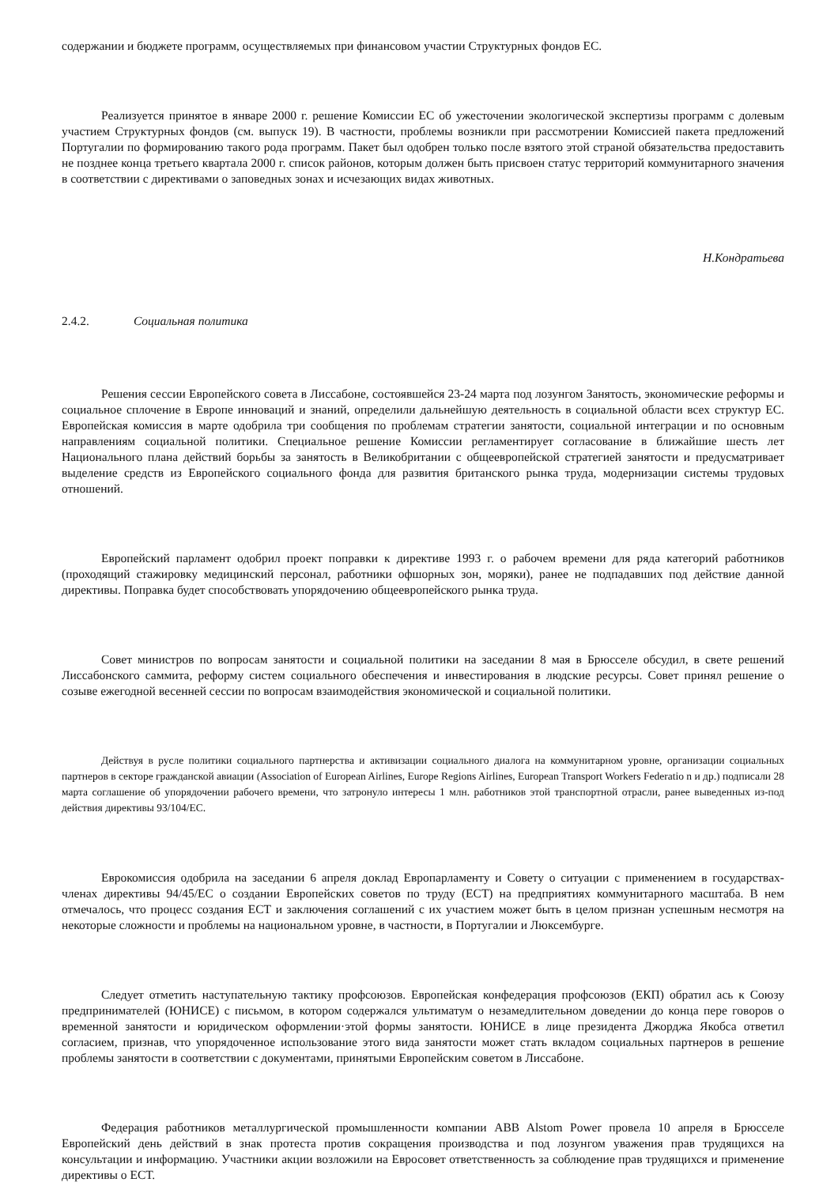содержании и бюджете программ, осуществляемых при финансовом участии Структурных фондов ЕС.
Реализуется принятое в январе 2000 г. решение Комиссии ЕС об ужесточении экологической экспертизы программ с долевым участием Структурных фондов (см. выпуск 19). В частности, проблемы возникли при рассмотрении Комиссией пакета предложений Португалии по формированию такого рода программ. Пакет был одобрен только после взятого этой страной обязательства предоставить не позднее конца третьего квартала 2000 г. список районов, которым должен быть присвоен статус территорий коммунитарного значения в соответствии с директивами о заповедных зонах и исчезающих видах животных.
Н.Кондратьева
2.4.2. Социальная политика
Решения сессии Европейского совета в Лиссабоне, состоявшейся 23-24 марта под лозунгом Занятость, экономические реформы и социальное сплочение в Европе инноваций и знаний, определили дальнейшую деятельность в социальной области всех структур ЕС. Европейская комиссия в марте одобрила три сообщения по проблемам стратегии занятости, социальной интеграции и по основным направлениям социальной политики. Специальное решение Комиссии регламентирует согласование в ближайшие шесть лет Национального плана действий борьбы за занятость в Великобритании с общеевропейской стратегией занятости и предусматривает выделение средств из Европейского социального фонда для развития британского рынка труда, модернизации системы трудовых отношений.
Европейский парламент одобрил проект поправки к директиве 1993 г. о рабочем времени для ряда категорий работников (проходящий стажировку медицинский персонал, работники офшорных зон, моряки), ранее не подпадавших под действие данной директивы. Поправка будет способствовать упорядочению общеевропейского рынка труда.
Совет министров по вопросам занятости и социальной политики на заседании 8 мая в Брюсселе обсудил, в свете решений Лиссабонского саммита, реформу систем социального обеспечения и инвестирования в людские ресурсы. Совет принял решение о созыве ежегодной весенней сессии по вопросам взаимодействия экономической и социальной политики.
Действуя в русле политики социального партнерства и активизации социального диалога на коммунитарном уровне, организации социальных партнеров в секторе гражданской авиации (Association of European Airlines, Europe Regions Airlines, European Transport Workers Federatio n и др.) подписали 28 марта соглашение об упорядочении рабочего времени, что затронуло интересы 1 млн. работников этой транспортной отрасли, ранее выведенных из-под действия директивы 93/104/ЕС.
Еврокомиссия одобрила на заседании 6 апреля доклад Европарламенту и Совету о ситуации с применением в государствах-членах директивы 94/45/ЕС о создании Европейских советов по труду (ЕСТ) на предприятиях коммунитарного масштаба. В нем отмечалось, что процесс создания ЕСТ и заключения соглашений с их участием может быть в целом признан успешным несмотря на некоторые сложности и проблемы на национальном уровне, в частности, в Португалии и Люксембурге.
Следует отметить наступательную тактику профсоюзов. Европейская конфедерация профсоюзов (ЕКП) обратил ась к Союзу предпринимателей (ЮНИСЕ) с письмом, в котором содержался ультиматум о незамедлительном доведении до конца пере говоров о временной занятости и юридическом оформлении·этой формы занятости. ЮНИСЕ в лице президента Джорджа Якобса ответил согласием, признав, что упорядоченное использование этого вида занятости может стать вкладом социальных партнеров в решение проблемы занятости в соответствии с документами, принятыми Европейским советом в Лиссабоне.
Федерация работников металлургической промышленности компании ABB Alstom Power провела 10 апреля в Брюсселе Европейский день действий в знак протеста против сокращения производства и под лозунгом уважения прав трудящихся на консультации и информацию. Участники акции возложили на Евросовет ответственность за соблюдение прав трудящихся и применение директивы о ЕСТ.